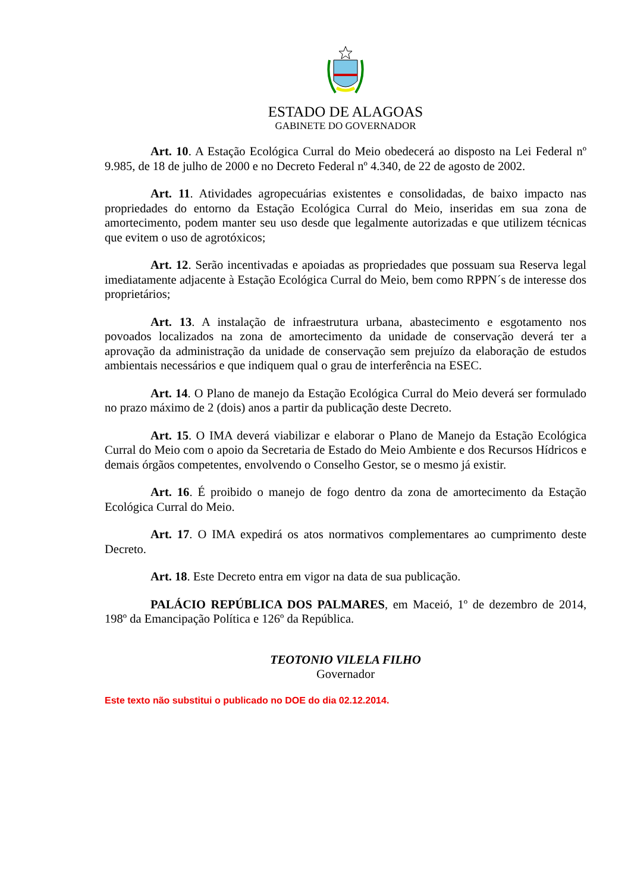ESTADO DE ALAGOAS
GABINETE DO GOVERNADOR
Art. 10. A Estação Ecológica Curral do Meio obedecerá ao disposto na Lei Federal nº 9.985, de 18 de julho de 2000 e no Decreto Federal nº 4.340, de 22 de agosto de 2002.
Art. 11. Atividades agropecuárias existentes e consolidadas, de baixo impacto nas propriedades do entorno da Estação Ecológica Curral do Meio, inseridas em sua zona de amortecimento, podem manter seu uso desde que legalmente autorizadas e que utilizem técnicas que evitem o uso de agrotóxicos;
Art. 12. Serão incentivadas e apoiadas as propriedades que possuam sua Reserva legal imediatamente adjacente à Estação Ecológica Curral do Meio, bem como RPPN´s de interesse dos proprietários;
Art. 13. A instalação de infraestrutura urbana, abastecimento e esgotamento nos povoados localizados na zona de amortecimento da unidade de conservação deverá ter a aprovação da administração da unidade de conservação sem prejuízo da elaboração de estudos ambientais necessários e que indiquem qual o grau de interferência na ESEC.
Art. 14. O Plano de manejo da Estação Ecológica Curral do Meio deverá ser formulado no prazo máximo de 2 (dois) anos a partir da publicação deste Decreto.
Art. 15. O IMA deverá viabilizar e elaborar o Plano de Manejo da Estação Ecológica Curral do Meio com o apoio da Secretaria de Estado do Meio Ambiente e dos Recursos Hídricos e demais órgãos competentes, envolvendo o Conselho Gestor, se o mesmo já existir.
Art. 16. É proibido o manejo de fogo dentro da zona de amortecimento da Estação Ecológica Curral do Meio.
Art. 17. O IMA expedirá os atos normativos complementares ao cumprimento deste Decreto.
Art. 18. Este Decreto entra em vigor na data de sua publicação.
PALÁCIO REPÚBLICA DOS PALMARES, em Maceió, 1º de dezembro de 2014, 198º da Emancipação Política e 126º da República.
TEOTONIO VILELA FILHO
Governador
Este texto não substitui o publicado no DOE do dia 02.12.2014.